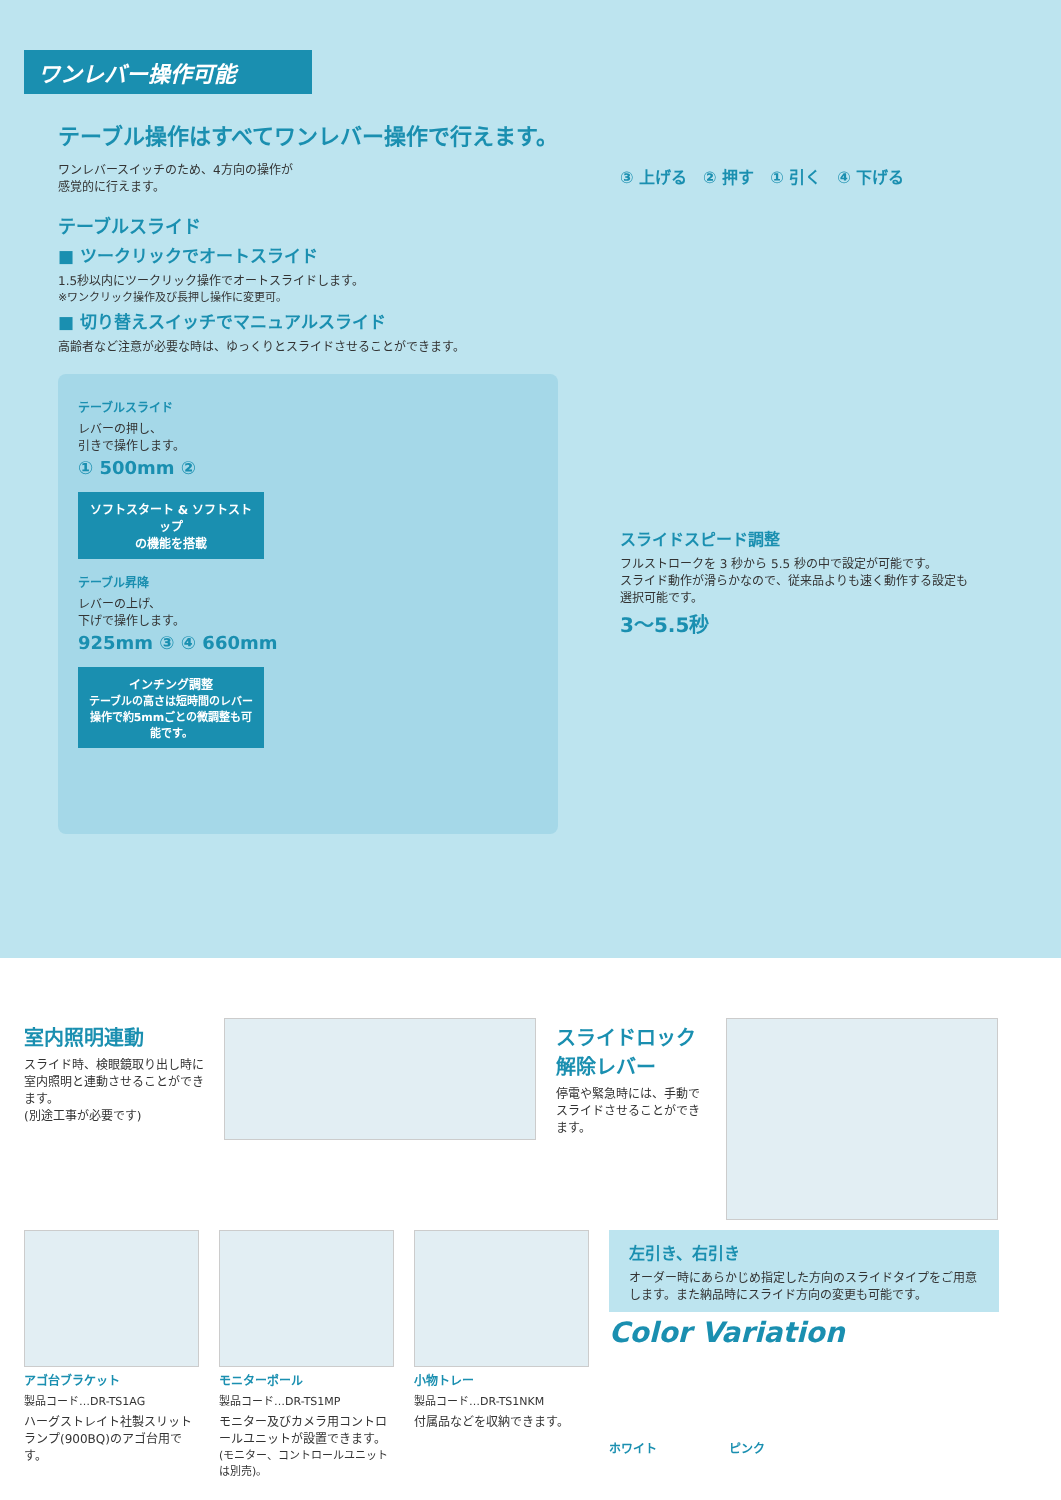ワンレバー操作可能
テーブル操作はすべてワンレバー操作で行えます。
ワンレバースイッチのため、4方向の操作が
感覚的に行えます。
テーブルスライド
■ ツークリックでオートスライド
1.5秒以内にツークリック操作でオートスライドします。
※ワンクリック操作及び長押し操作に変更可。
■ 切り替えスイッチでマニュアルスライド
高齢者など注意が必要な時は、ゆっくりとスライドさせることができます。
テーブルスライド
レバーの押し、
引きで操作します。
① 500mm ②
ソフトスタート & ソフトストップ
の機能を搭載
テーブル昇降
レバーの上げ、
下げで操作します。
925mm ③ ④ 660mm
インチング調整
テーブルの高さは短時間のレバー操作で約5mmごとの微調整も可能です。
③ 上げる　② 押す　① 引く　④ 下げる
スライドスピード調整
フルストロークを 3 秒から 5.5 秒の中で設定が可能です。
スライド動作が滑らかなので、従来品よりも速く動作する設定も
選択可能です。
3〜5.5秒
室内照明連動
スライド時、検眼鏡取り出し時に室内照明と連動させることができます。
(別途工事が必要です)
スライドロック
解除レバー
停電や緊急時には、手動でスライドさせることができます。
アゴ台ブラケット
製品コード…DR-TS1AG
ハーグストレイト社製スリットランプ(900BQ)のアゴ台用です。
モニターポール
製品コード…DR-TS1MP
モニター及びカメラ用コントロールユニットが設置できます。
(モニター、コントロールユニットは別売)。
小物トレー
製品コード…DR-TS1NKM
付属品などを収納できます。
左引き、右引き
オーダー時にあらかじめ指定した方向のスライドタイプをご用意します。また納品時にスライド方向の変更も可能です。
Color Variation
ホワイト　　　　　　ピンク